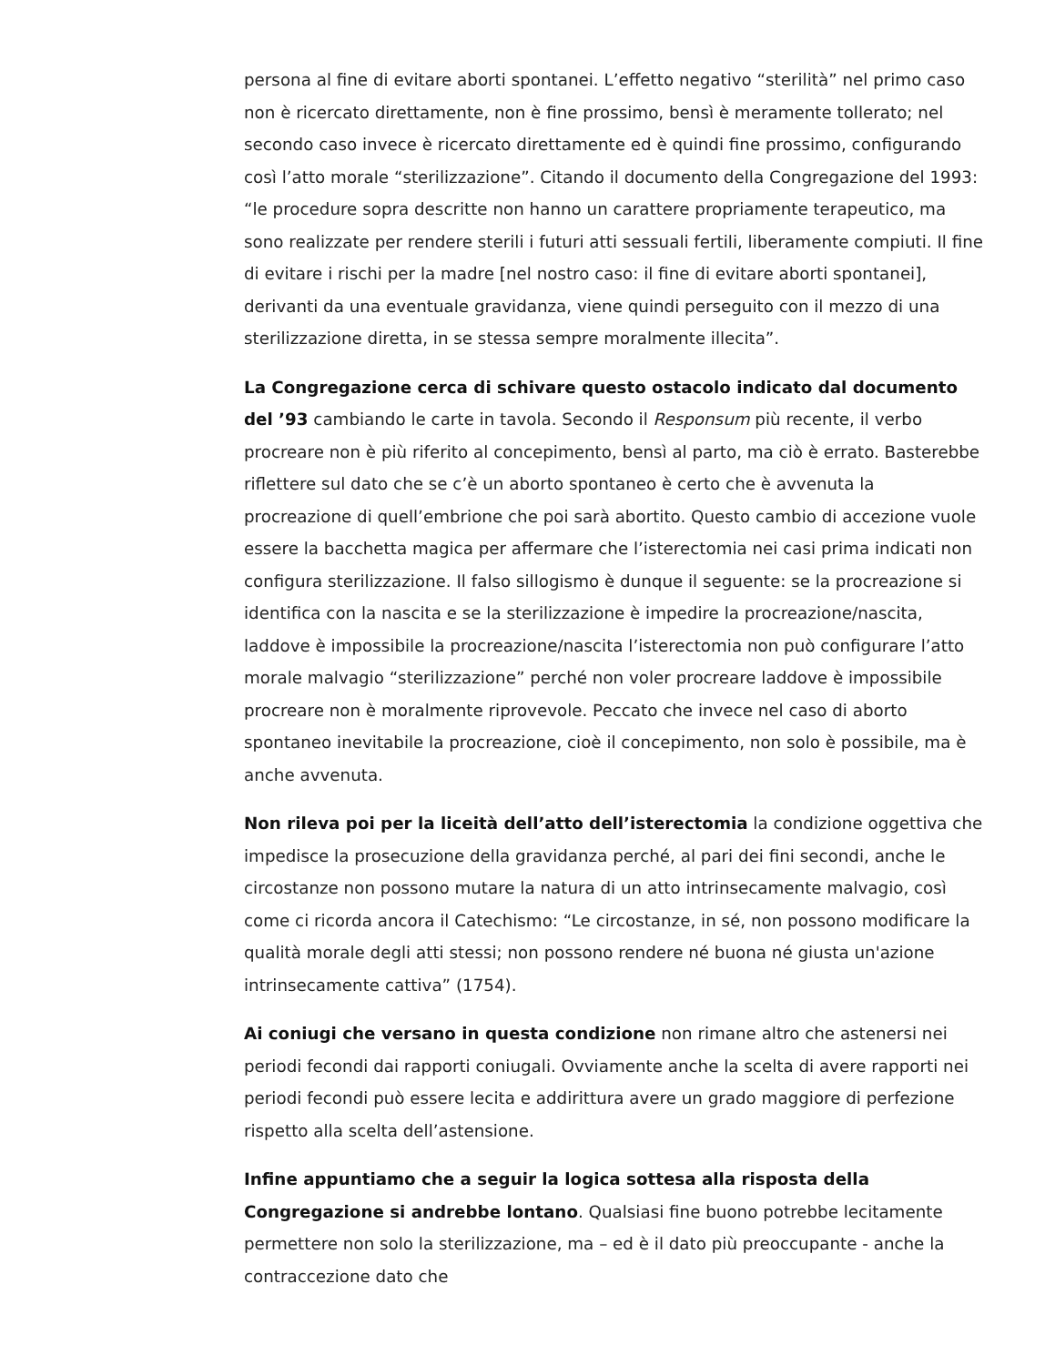persona al fine di evitare aborti spontanei. L’effetto negativo “sterilità” nel primo caso non è ricercato direttamente, non è fine prossimo, bensì è meramente tollerato; nel secondo caso invece è ricercato direttamente ed è quindi fine prossimo, configurando così l’atto morale “sterilizzazione”. Citando il documento della Congregazione del 1993: “le procedure sopra descritte non hanno un carattere propriamente terapeutico, ma sono realizzate per rendere sterili i futuri atti sessuali fertili, liberamente compiuti. Il fine di evitare i rischi per la madre [nel nostro caso: il fine di evitare aborti spontanei], derivanti da una eventuale gravidanza, viene quindi perseguito con il mezzo di una sterilizzazione diretta, in se stessa sempre moralmente illecita”.
La Congregazione cerca di schivare questo ostacolo indicato dal documento del ’93 cambiando le carte in tavola. Secondo il Responsum più recente, il verbo procreare non è più riferito al concepimento, bensì al parto, ma ciò è errato. Basterebbe riflettere sul dato che se c’è un aborto spontaneo è certo che è avvenuta la procreazione di quell’embrione che poi sarà abortito. Questo cambio di accezione vuole essere la bacchetta magica per affermare che l’isterectomia nei casi prima indicati non configura sterilizzazione. Il falso sillogismo è dunque il seguente: se la procreazione si identifica con la nascita e se la sterilizzazione è impedire la procreazione/nascita, laddove è impossibile la procreazione/nascita l’isterectomia non può configurare l’atto morale malvagio “sterilizzazione” perché non voler procreare laddove è impossibile procreare non è moralmente riprovevole. Peccato che invece nel caso di aborto spontaneo inevitabile la procreazione, cioè il concepimento, non solo è possibile, ma è anche avvenuta.
Non rileva poi per la liceità dell’atto dell’isterectomia la condizione oggettiva che impedisce la prosecuzione della gravidanza perché, al pari dei fini secondi, anche le circostanze non possono mutare la natura di un atto intrinsecamente malvagio, così come ci ricorda ancora il Catechismo: “Le circostanze, in sé, non possono modificare la qualità morale degli atti stessi; non possono rendere né buona né giusta un'azione intrinsecamente cattiva” (1754).
Ai coniugi che versano in questa condizione non rimane altro che astenersi nei periodi fecondi dai rapporti coniugali. Ovviamente anche la scelta di avere rapporti nei periodi fecondi può essere lecita e addirittura avere un grado maggiore di perfezione rispetto alla scelta dell’astensione.
Infine appuntiamo che a seguir la logica sottesa alla risposta della Congregazione si andrebbe lontano. Qualsiasi fine buono potrebbe lecitamente permettere non solo la sterilizzazione, ma – ed è il dato più preoccupante - anche la contraccezione dato che